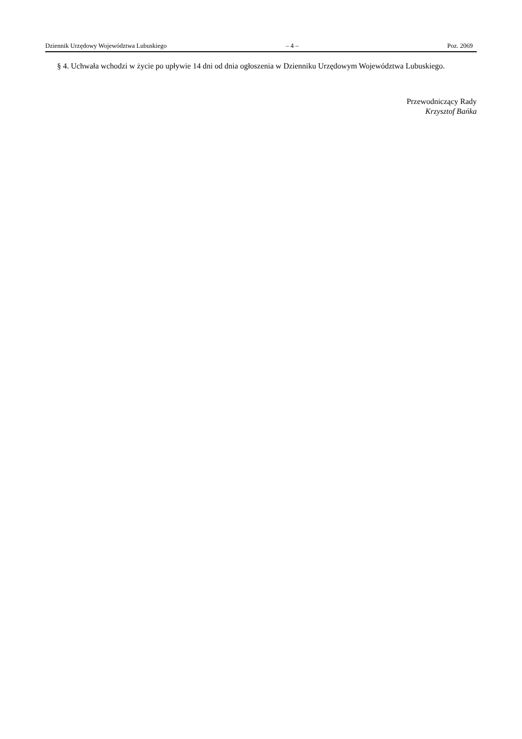Dziennik Urzędowy Województwa Lubuskiego – 4 – Poz. 2069
§ 4. Uchwała wchodzi w życie po upływie 14 dni od dnia ogłoszenia w Dzienniku Urzędowym Województwa Lubuskiego.
Przewodniczący Rady
Krzysztof Bańka